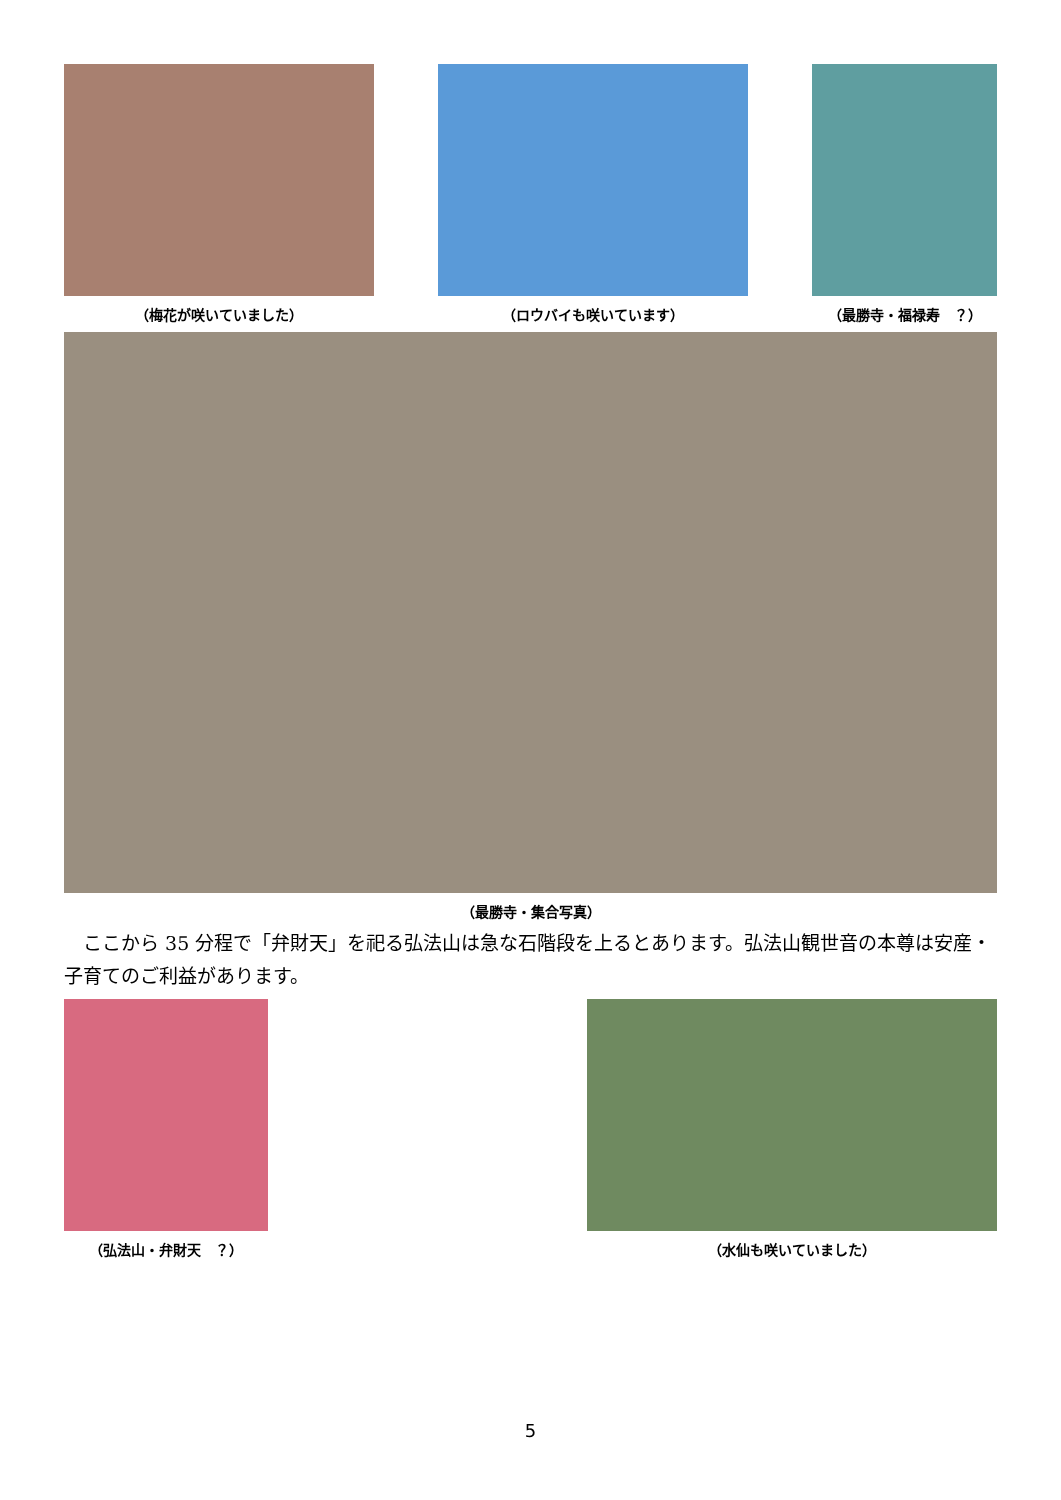（梅花が咲いていました） （ロウバイも咲いています） （最勝寺・福禄寿　？）
（最勝寺・集合写真）
ここから 35 分程で「弁財天」を祀る弘法山は急な石階段を上るとあります。弘法山観世音の本尊は安産・子育てのご利益があります。
（弘法山・弁財天　？） （水仙も咲いていました）
5